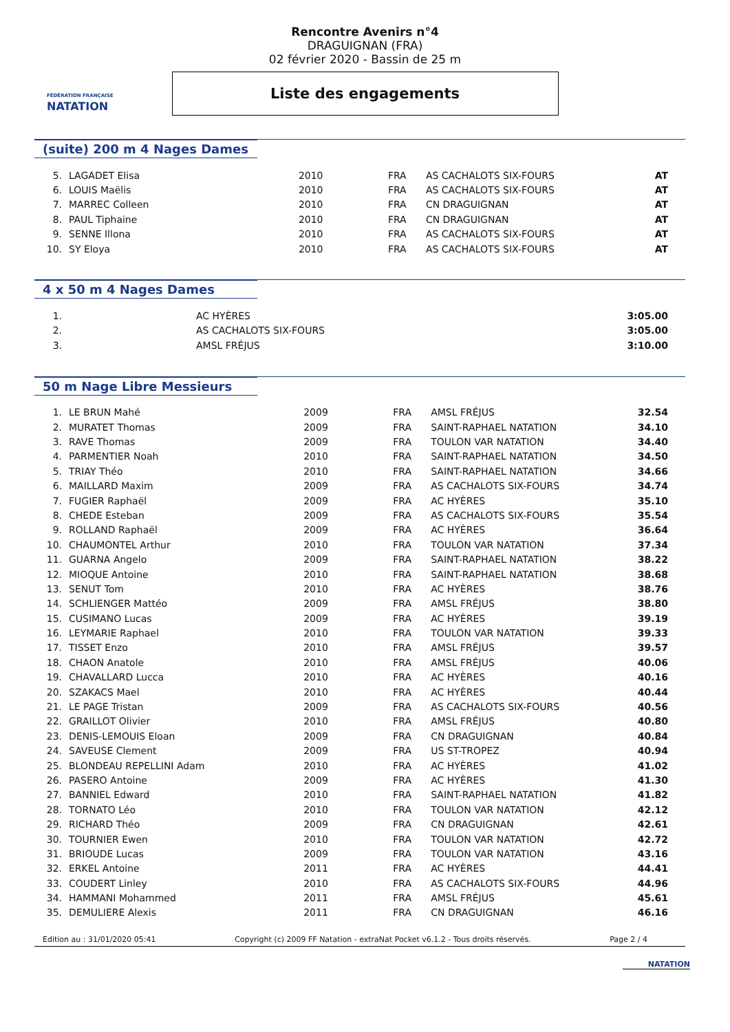FÉDÉRATION FRANÇAISE
NATATION
Rencontre Avenirs n°4
DRAGUIGNAN (FRA)
02 février 2020 - Bassin de 25 m
Liste des engagements
(suite) 200 m 4 Nages Dames
| 5. | LAGADET Elisa | 2010 | FRA | AS CACHALOTS SIX-FOURS | AT |
| 6. | LOUIS Maëlis | 2010 | FRA | AS CACHALOTS SIX-FOURS | AT |
| 7. | MARREC Colleen | 2010 | FRA | CN DRAGUIGNAN | AT |
| 8. | PAUL Tiphaine | 2010 | FRA | CN DRAGUIGNAN | AT |
| 9. | SENNE Illona | 2010 | FRA | AS CACHALOTS SIX-FOURS | AT |
| 10. | SY Eloya | 2010 | FRA | AS CACHALOTS SIX-FOURS | AT |
4 x 50 m 4 Nages Dames
| 1. | | | | AC HYÈRES | 3:05.00 |
| 2. | | | | AS CACHALOTS SIX-FOURS | 3:05.00 |
| 3. | | | | AMSL FRÉJUS | 3:10.00 |
50 m Nage Libre Messieurs
| 1. | LE BRUN Mahé | 2009 | FRA | AMSL FRÉJUS | 32.54 |
| 2. | MURATET Thomas | 2009 | FRA | SAINT-RAPHAEL NATATION | 34.10 |
| 3. | RAVE Thomas | 2009 | FRA | TOULON VAR NATATION | 34.40 |
| 4. | PARMENTIER Noah | 2010 | FRA | SAINT-RAPHAEL NATATION | 34.50 |
| 5. | TRIAY Théo | 2010 | FRA | SAINT-RAPHAEL NATATION | 34.66 |
| 6. | MAILLARD Maxim | 2009 | FRA | AS CACHALOTS SIX-FOURS | 34.74 |
| 7. | FUGIER Raphaël | 2009 | FRA | AC HYÈRES | 35.10 |
| 8. | CHEDE Esteban | 2009 | FRA | AS CACHALOTS SIX-FOURS | 35.54 |
| 9. | ROLLAND Raphaël | 2009 | FRA | AC HYÈRES | 36.64 |
| 10. | CHAUMONTEL Arthur | 2010 | FRA | TOULON VAR NATATION | 37.34 |
| 11. | GUARNA Angelo | 2009 | FRA | SAINT-RAPHAEL NATATION | 38.22 |
| 12. | MIOQUE Antoine | 2010 | FRA | SAINT-RAPHAEL NATATION | 38.68 |
| 13. | SENUT Tom | 2010 | FRA | AC HYÈRES | 38.76 |
| 14. | SCHLIENGER Mattéo | 2009 | FRA | AMSL FRÉJUS | 38.80 |
| 15. | CUSIMANO Lucas | 2009 | FRA | AC HYÈRES | 39.19 |
| 16. | LEYMARIE Raphael | 2010 | FRA | TOULON VAR NATATION | 39.33 |
| 17. | TISSET Enzo | 2010 | FRA | AMSL FRÉJUS | 39.57 |
| 18. | CHAON Anatole | 2010 | FRA | AMSL FRÉJUS | 40.06 |
| 19. | CHAVALLARD Lucca | 2010 | FRA | AC HYÈRES | 40.16 |
| 20. | SZAKACS Mael | 2010 | FRA | AC HYÈRES | 40.44 |
| 21. | LE PAGE Tristan | 2009 | FRA | AS CACHALOTS SIX-FOURS | 40.56 |
| 22. | GRAILLOT Olivier | 2010 | FRA | AMSL FRÉJUS | 40.80 |
| 23. | DENIS-LEMOUIS Eloan | 2009 | FRA | CN DRAGUIGNAN | 40.84 |
| 24. | SAVEUSE Clement | 2009 | FRA | US ST-TROPEZ | 40.94 |
| 25. | BLONDEAU REPELLINI Adam | 2010 | FRA | AC HYÈRES | 41.02 |
| 26. | PASERO Antoine | 2009 | FRA | AC HYÈRES | 41.30 |
| 27. | BANNIEL Edward | 2010 | FRA | SAINT-RAPHAEL NATATION | 41.82 |
| 28. | TORNATO Léo | 2010 | FRA | TOULON VAR NATATION | 42.12 |
| 29. | RICHARD Théo | 2009 | FRA | CN DRAGUIGNAN | 42.61 |
| 30. | TOURNIER Ewen | 2010 | FRA | TOULON VAR NATATION | 42.72 |
| 31. | BRIOUDE Lucas | 2009 | FRA | TOULON VAR NATATION | 43.16 |
| 32. | ERKEL Antoine | 2011 | FRA | AC HYÈRES | 44.41 |
| 33. | COUDERT Linley | 2010 | FRA | AS CACHALOTS SIX-FOURS | 44.96 |
| 34. | HAMMANI Mohammed | 2011 | FRA | AMSL FRÉJUS | 45.61 |
| 35. | DEMULIERE Alexis | 2011 | FRA | CN DRAGUIGNAN | 46.16 |
Edition au : 31/01/2020 05:41 Copyright (c) 2009 FF Natation - extraNat Pocket v6.1.2 - Tous droits réservés. Page 2 / 4
NATATION